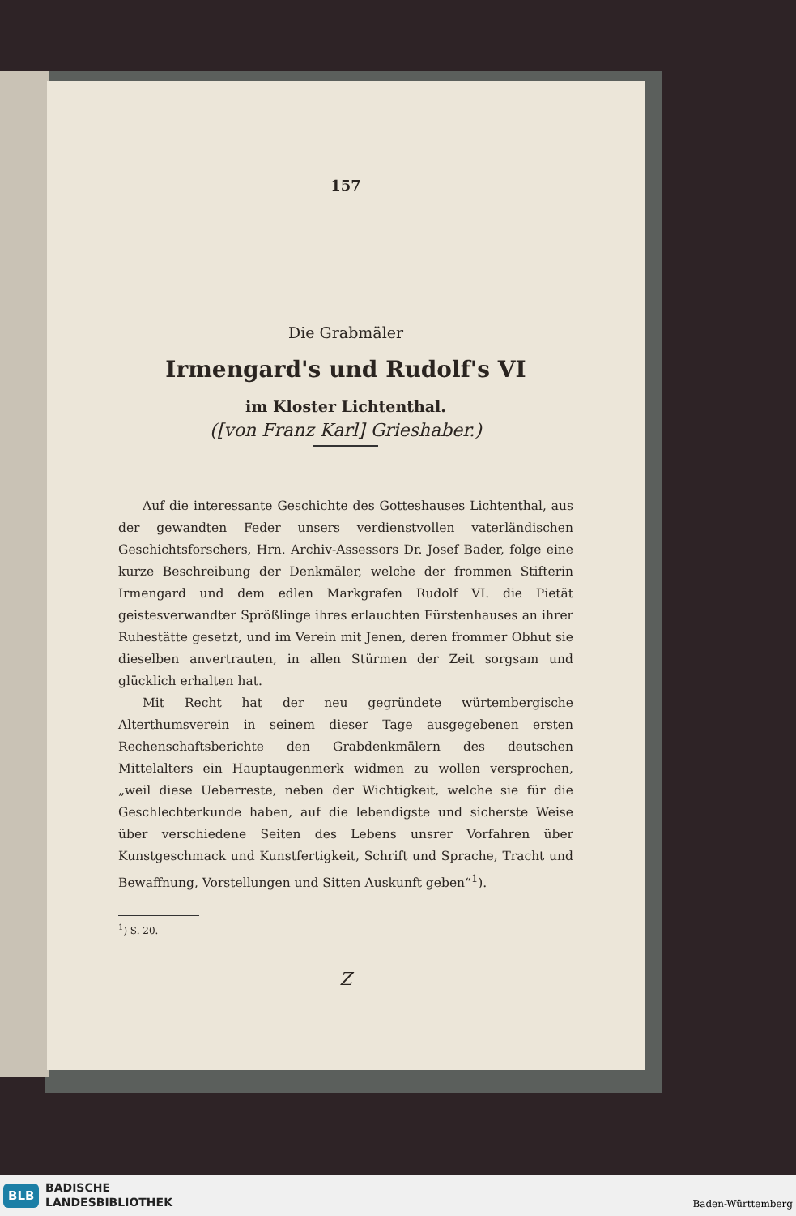157
Die Grabmäler
Irmengard's und Rudolf's VI
im Kloster Lichtenthal.
([von Franz Karl] Grieshaber.)
Auf die interessante Geschichte des Gotteshauses Lichtenthal, aus der gewandten Feder unsers verdienstvollen vaterländischen Geschichtsforschers, Hrn. Archiv-Assessors Dr. Josef Bader, folge eine kurze Beschreibung der Denkmäler, welche der frommen Stifterin Irmengard und dem edlen Markgrafen Rudolf VI. die Pietät geistesverwandter Sprößlinge ihres erlauchten Fürstenhauses an ihrer Ruhestätte gesetzt, und im Verein mit Jenen, deren frommer Obhut sie dieselben anvertrauten, in allen Stürmen der Zeit sorgsam und glücklich erhalten hat.
Mit Recht hat der neu gegründete würtembergische Alterthumsverein in seinem dieser Tage ausgegebenen ersten Rechenschaftsberichte den Grabdenkmälern des deutschen Mittelalters ein Hauptaugenmerk widmen zu wollen versprochen, „weil diese Ueberreste, neben der Wichtigkeit, welche sie für die Geschlechterkunde haben, auf die lebendigste und sicherste Weise über verschiedene Seiten des Lebens unsrer Vorfahren über Kunstgeschmack und Kunstfertigkeit, Schrift und Sprache, Tracht und Bewaffnung, Vorstellungen und Sitten Auskunft geben“<sup>1</sup>).
<sup>1</sup>) S. 20.
Z
BLB
BADISCHE
LANDESBIBLIOTHEK
Baden-Württemberg